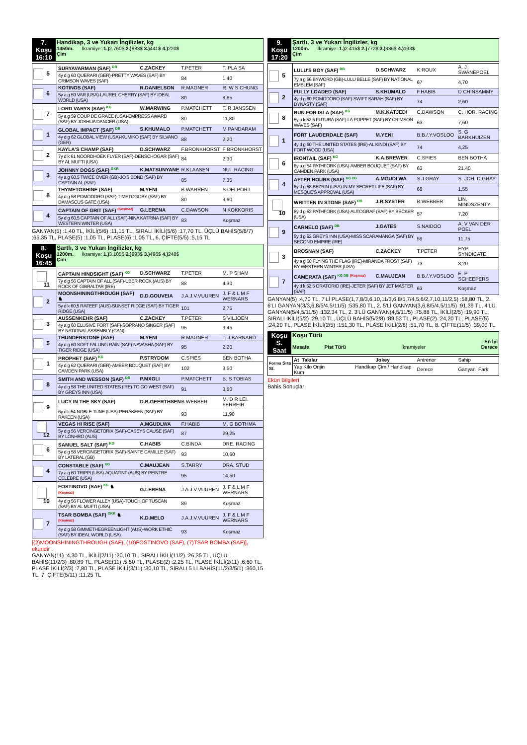| 7. Koşu 16:10 | Handikap, 3 ve Yukarı İngilizler, kg 1450m. İkramiye: 1.) 2.760$ 2.) 883$ 3.) 441$ 4.) 220$ Çim |
| 5 | SURYAVARMAN (SAF) DB | C.ZACKEY | T.PETER | T. PLA SA |
| | 4y d g 60 QUERARI (GER)-PRETTY WAVES (SAF) BY CRIMSON WAVES (SAF) | | 84 | 1,40 |
| 6 | KOTINOS (SAF) | R.DANIELSON | R.MAGNER | R. W S CHUNG |
| | 5y a g 59 VAR (USA)-LAUREL CHERRY (SAF) BY IDEAL WORLD (USA) | | 80 | 8,65 |
| 7 | LORD VARYS (SAF) KG | W.MARWING | P.MATCHETT | T. R JANSSEN |
| | 5y a g 59 COUP DE GRACE (USA)-EMPRESS AWARD (SAF) BY JOSHUA DANCER (USA) | | 80 | 11,80 |
| 1 | GLOBAL IMPACT (SAF) DB | S.KHUMALO | P.MATCHETT | M PANDARAM |
| | 4y d g 62 GLOBAL VIEW (USA)-KUMIKO (SAF) BY SILVANO (GER) | | 88 | 2,20 |
| 2 | KAYLA'S CHAMP (SAF) | D.SCHWARZ | F.BRONKHORST | F BRONKHORST |
| | 7y d k 61 NOORDHOEK FLYER (SAF)-DENSCHOGAR (SAF) BY AL MUFTI (USA) | | 84 | 2,30 |
| 3 | JOHNNY DOGS (SAF) GKR | K.MATSUNYANE | R.KLAASEN | NU-. RACING |
| | 4y a g 60,5 TWICE OVER (GB)-JO'S BOND (SAF) BY CAPTAIN AL (SAF) | | 85 | 7,35 |
| 8 | THYMETOSHINE (SAF) | M.YENI | B.WARREN | S DELPORT |
| | 4y d g 58 POMODORO (SAF)-TIMETOGOBY (SAF) BY DAMASCUS GATE (USA) | | 80 | 3,90 |
| 4 | CAPTAIN OF GRIT (SAF) (Koşmaz) | G.LERENA | C.DAWSON | N KOKKORIS |
| | 5y d g 60,5 CAPTAIN OF ALL (SAF)-NINA KATRINA (SAF) BY WESTERN WINTER (USA) | | 83 | Koşmaz |
GANYAN(5) :1,40 TL, İKİLİ(5/6) :11,15 TL, SIRALI İKİLİ(5/6) :17,70 TL, ÜÇLÜ BAHİS(5/6/7) :65,35 TL, PLASE(5) :1,05 TL, PLASE(6) :1,05 TL, 6. ÇİFTE(5/5) :5,15 TL
| 8. Koşu 16:45 | Şartlı, 3 ve Yukarı İngilizler, kg 1200m. İkramiye: 1.) 3.105$ 2.) 993$ 3.) 496$ 4.) 248$ Çim |
| 11 | CAPTAIN HINDSIGHT (SAF) KG | D.SCHWARZ | T.PETER | M. P SHAM |
| | 7y d g 56 CAPTAIN OF ALL (SAF)-UBER ROCK (AUS) BY ROCK OF GIBRALTAR (IRE) | | 88 | 4,30 |
| 2 | MOONSHININGTHROUGH (SAF) ♞ | D.D.GOUVEIA | J.A.J.V.VUUREN | J. F & L M F WERNARS |
| | 5y d k 60,5 RAFEEF (AUS)-SUNSET RIDGE (SAF) BY TIGER RIDGE (USA) | | 101 | 2,75 |
| 3 | AUSSENKEHR (SAF) | C.ZACKEY | T.PETER | S VILJOEN |
| | 4y a g 60 ELUSIVE FORT (SAF)-SOPRANO SINGER (SAF) BY NATIONAL ASSEMBLY (CAN) | | 95 | 3,45 |
| 5 | THUNDERSTONE (SAF) | M.YENI | R.MAGNER | T. J BARNARD |
| | 4y d g 60 SOFT FALLING RAIN (SAF)-NAVASHA (SAF) BY TIGER RIDGE (USA) | | 95 | 2,20 |
| 1 | PROPHET (SAF) KG | P.STRYDOM | C.SPIES | BEN BOTHA |
| | 4y d g 62 QUERARI (GER)-AMBER BOUQUET (SAF) BY CAMDEN PARK (USA) | | 102 | 3,50 |
| 8 | SMITH AND WESSON (SAF) DB | P.MXOLI | P.MATCHETT | B. S TOBIAS |
| | 4y d g 58 THE UNITED STATES (IRE)-TO GO WEST (SAF) BY GREYS INN (USA) | | 91 | 3,50 |
| 9 | LUCY IN THE SKY (SAF) | D.B.GEERTHSEN | B.WEBBER | M. D R LEI. FERREIR |
| | 6y d k 54 NOBLE TUNE (USA)-PERAKEEN (SAF) BY RAKEEN (USA) | | 93 | 11,90 |
| 12 | VEGAS HI RISE (SAF) | A.MGUDLWA | F.HABIB | M. G BOTHMA |
| | 5y d g 56 VERCINGETORIX (SAF)-CASEYS CAUSE (SAF) BY LONHRO (AUS) | | 87 | 29,25 |
| 6 | SAMUEL SALT (SAF) KG | C.HABIB | C.BINDA | DRE. RACING |
| | 5y d g 58 VERCINGETORIX (SAF)-SAINTE CAMILLE (SAF) BY LATERAL (GB) | | 93 | 10,60 |
| 4 | CONSTABLE (SAF) KG | C.MAUJEAN | S.TARRY | DRA. STUD |
| | 7y a g 60 TRIPPI (USA)-AQUATINT (AUS) BY PEINTRE CELEBRE (USA) | | 95 | 14,50 |
| 10 | FOSTINOVO (SAF) KG ♞ (Koşmaz) | G.LERENA | J.A.J.V.VUUREN | J. F & L M F WERNARS |
| | 4y d g 56 FLOWER ALLEY (USA)-TOUCH OF TUSCAN (SAF) BY AL MUFTI (USA) | | 89 | Koşmaz |
| 7 | TSAR BOMBA (SAF) GKR ♞ (Koşmaz) | K.D.MELO | J.A.J.V.VUUREN | J. F & L M F WERNARS |
| | 4y d g 58 GIMMETHEGREENLIGHT (AUS)-WORK ETHIC (SAF) BY IDEAL WORLD (USA) | | 93 | Koşmaz |
[(2)MOONSHININGTHROUGH (SAF), (10)FOSTINOVO (SAF), (7)TSAR BOMBA (SAF)], ekuridir .
GANYAN(11) :4,30 TL, İKİLİ(2/11) :20,10 TL, SIRALI İKİLİ(11/2) :26,35 TL, ÜÇLÜ BAHİS(11/2/3) :80,89 TL, PLASE(11) :5,50 TL, PLASE(2) :2,25 TL, PLASE İKİLİ(2/11) :6,60 TL, PLASE İKİLİ(2/3) :7,80 TL, PLASE İKİLİ(3/11) :30,10 TL, SIRALI 5 Lİ BAHİS(11/2/3/5/1) :360,15 TL, 7. ÇİFTE(5/11) :11,25 TL
| 9. Koşu 17:20 | Şartlı, 3 ve Yukarı İngilizler, kg 1200m. İkramiye: 1.) 2.415$ 2.) 772$ 3.) 386$ 4.) 193$ Çim |
| 5 | LULU'S BOY (SAF) DB | D.SCHWARZ | K.ROUX | A. J SWANEPOEL |
| | 7y a g 56 BYWORD (GB)-LULU BELLE (SAF) BY NATIONAL EMBLEM (SAF) | | 67 | 4,70 |
| 2 | FULLY LOADED (SAF) | S.KHUMALO | F.HABIB | D CHINSAMMY |
| | 4y d g 60 POMODORO (SAF)-SWIFT SARAH (SAF) BY DYNASTY (SAF) | | 74 | 2,60 |
| 8 | RUN FOR ISLA (SAF) KG | M.K.KATJEDI | C.DAWSON | C. HOR. RACING |
| | 5y a k 52,5 FUTURA (SAF)-LA POPPET (SAF) BY CRIMSON WAVES (SAF) | | 63 | 7,60 |
| 1 | FORT LAUDERDALE (SAF) | M.YENI | B.B./.Y.VOSLOO | S. G BARKHUIZEN |
| | 4y d g 60 THE UNITED STATES (IRE)-AL KINDI (SAF) BY FORT WOOD (USA) | | 74 | 4,25 |
| 6 | IRONTAIL (SAF) KG | K.A.BREWER | C.SPIES | BEN BOTHA |
| | 6y a g 54 PATHFORK (USA)-AMBER BOUQUET (SAF) BY CAMDEN PARK (USA) | | 63 | 21,40 |
| 4 | AFTER HOURS (SAF) KG DB | A.MGUDLWA | S.J.GRAY | S. JOH. D GRAY |
| | 6y d g 58 BEZRIN (USA)-IN MY SECRET LIFE (SAF) BY MESQUE'S APPROVAL (USA) | | 68 | 1,55 |
| 10 | WRITTEN IN STONE (SAF) DB | J.R.SYSTER | B.WEBBER | LIN. MINDSZENTY |
| | 8y d g 52 PATHFORK (USA)-AUTOGRAF (SAF) BY BECKER (USA) | | 57 | 7,20 |
| 9 | CARNELO (SAF) DB | J.GATES | S.NAIDOO | A. V VAN DER POEL |
| | 5y d g 52 GREYS INN (USA)-MISS SCARAMANGA (SAF) BY SECOND EMPIRE (IRE) | | 59 | 11,75 |
| 3 | BROSNAN (SAF) | C.ZACKEY | T.PETER | HYP. SYNDICATE |
| | 4y a g 60 FLYING THE FLAG (IRE)-MIRANDA FROST (SAF) BY WESTERN WINTER (USA) | | 73 | 3,20 |
| 7 | CAMERATA (SAF) KG DB (Koşmaz) | C.MAUJEAN | B.B./.Y.VOSLOO | E. P SCHEEPERS |
| | 4y d k 52,5 ORATORIO (IRE)-JETER (SAF) BY JET MASTER (SAF) | | 63 | Koşmaz |
GANYAN(5) :4,70 TL, 7'Lİ PLASE(1,7,8/3,6,10,11/3,6,8/5,7/4,5,6/2,7,10,11/2,5) :58,80 TL, 2. 6'LI GANYAN(3/3,6,8/5/4,5/11/5) :535,80 TL, 2. 5'Lİ GANYAN(3,6,8/5/4,5/11/5) :91,39 TL, 4'LÜ GANYAN(5/4,5/11/5) :132,34 TL, 2. 3'LÜ GANYAN(4,5/11/5) :75,88 TL, İKİLİ(2/5) :19,90 TL, SIRALI İKİLİ(5/2) :29,10 TL, ÜÇLÜ BAHİS(5/2/8) :89,53 TL, PLASE(2) :24,20 TL, PLASE(5) :24,20 TL, PLASE İKİLİ(2/5) :151,30 TL, PLASE İKİLİ(2/8) :51,70 TL, 8. ÇİFTE(11/5) :39,00 TL
| Koşu S. Saat | Koşu Türü Mesafe Pist Türü İkramiyeler En İyi Derece |
| Forma Sıra St. | At Takılar | Jokey | Antrenor | Sahip |
| | Yaş Kilo Orijin Handikap Çim / Handikap Kum | | Derece | Ganyan Fark |
Eküri Bilgileri
Bahis Sonuçları